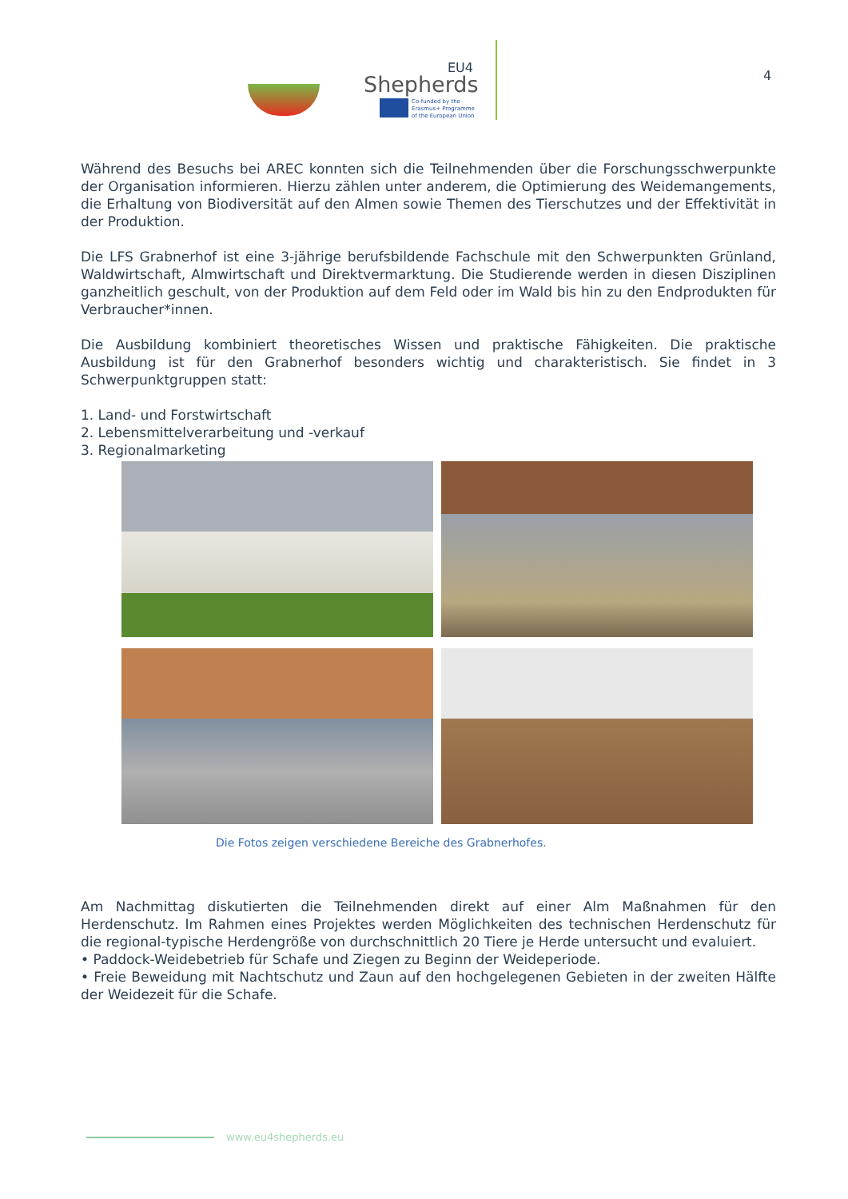EU4
Shepherds
Co-funded by the
Erasmus+ Programme
of the European Union
4
Während des Besuchs bei AREC konnten sich die Teilnehmenden über die Forschungsschwerpunkte der Organisation informieren. Hierzu zählen unter anderem, die Optimierung des Weidemangements, die Erhaltung von Biodiversität auf den Almen sowie Themen des Tierschutzes und der Effektivität in der Produktion.
Die LFS Grabnerhof ist eine 3-jährige berufsbildende Fachschule mit den Schwerpunkten Grünland, Waldwirtschaft, Almwirtschaft und Direktvermarktung. Die Studierende werden in diesen Disziplinen ganzheitlich geschult, von der Produktion auf dem Feld oder im Wald bis hin zu den Endprodukten für Verbraucher*innen.
Die Ausbildung kombiniert theoretisches Wissen und praktische Fähigkeiten. Die praktische Ausbildung ist für den Grabnerhof besonders wichtig und charakteristisch. Sie findet in 3 Schwerpunktgruppen statt:
1. Land- und Forstwirtschaft
2. Lebensmittelverarbeitung und -verkauf
3. Regionalmarketing
Die Fotos zeigen verschiedene Bereiche des Grabnerhofes.
Am Nachmittag diskutierten die Teilnehmenden direkt auf einer Alm Maßnahmen für den Herdenschutz. Im Rahmen eines Projektes werden Möglichkeiten des technischen Herdenschutz für die regional-typische Herdengröße von durchschnittlich 20 Tiere je Herde untersucht und evaluiert.
• Paddock-Weidebetrieb für Schafe und Ziegen zu Beginn der Weideperiode.
• Freie Beweidung mit Nachtschutz und Zaun auf den hochgelegenen Gebieten in der zweiten Hälfte der Weidezeit für die Schafe.
www.eu4shepherds.eu